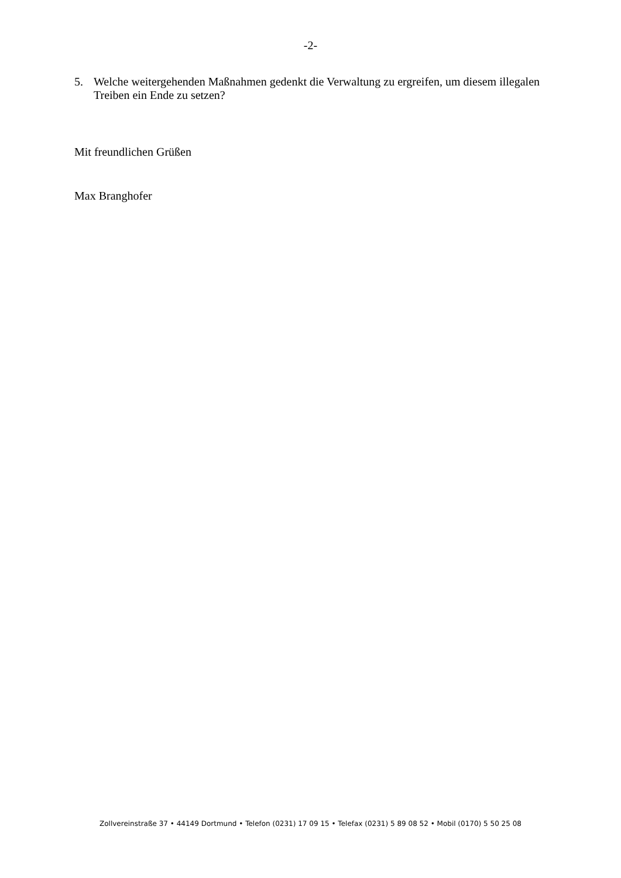-2-
5. Welche weitergehenden Maßnahmen gedenkt die Verwaltung zu ergreifen, um diesem illegalen Treiben ein Ende zu setzen?
Mit freundlichen Grüßen
Max Branghofer
Zollvereinstraße 37 • 44149 Dortmund • Telefon (0231) 17 09 15 • Telefax (0231) 5 89 08 52 • Mobil (0170) 5 50 25 08